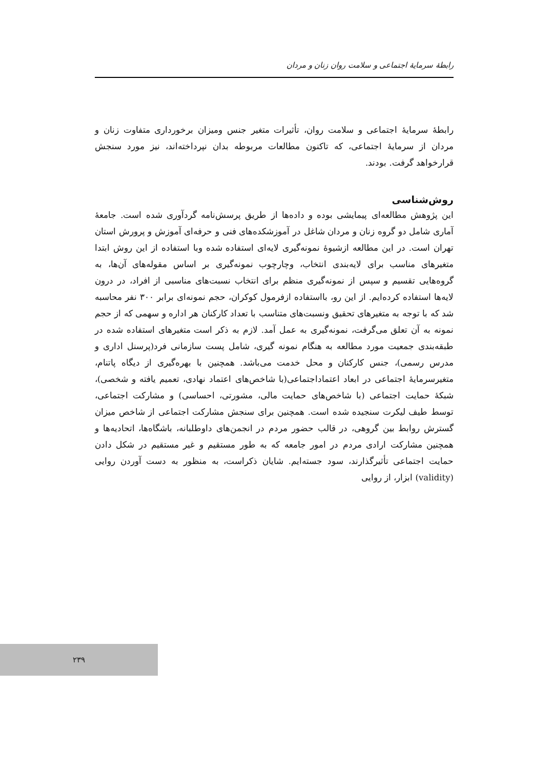رابطهٔ سرمایهٔ اجتماعی و سلامت روان زنان و مردان
رابطهٔ سرمایهٔ اجتماعی و سلامت روان، تأثیرات متغیر جنس ومیزان برخورداری متفاوت زنان و مردان از سرمایهٔ اجتماعی، که تاکنون مطالعات مربوطه بدان نپرداخته‌اند، نیز مورد سنجش قرارخواهد گرفت. بودند.
روش‌شناسی
این پژوهش مطالعه‌ای پیمایشی بوده و داده‌ها از طریق پرسش‌نامه گردآوری شده است. جامعهٔ آماری شامل دو گروه زنان و مردان شاغل در آموزشکده‌های فنی و حرفه‌ای آموزش و پرورش استان تهران است. در این مطالعه ازشیوهٔ نمونه‌گیری لایه‌ای استفاده شده وبا استفاده از این روش ابتدا متغیرهای مناسب برای لایه‌بندی انتخاب، وچارچوب نمونه‌گیری بر اساس مقوله‌های آن‌ها، به گروه‌هایی تقسیم و سپس از نمونه‌گیری منظم برای انتخاب نسبت‌های مناسبی از افراد، در درون لایه‌ها استفاده کرده‌ایم. از این رو، بااستفاده ازفرمول کوکران، حجم نمونه‌ای برابر ۳۰۰ نفر محاسبه شد که با توجه به متغیرهای تحقیق ونسبت‌های متناسب با تعداد کارکنان هر اداره و سهمی که از حجم نمونه به آن تعلق می‌گرفت، نمونه‌گیری به عمل آمد. لازم به ذکر است متغیرهای استفاده شده در طبقه‌بندی جمعیت مورد مطالعه به هنگام نمونه گیری، شامل پست سازمانی فرد(پرسنل اداری و مدرس رسمی)، جنس کارکنان و محل خدمت می‌باشد. همچنین با بهره‌گیری از دیگاه پاتنام، متغیرسرمایهٔ اجتماعی در ابعاد اعتماداجتماعی(با شاخص‌های اعتماد نهادی، تعمیم یافته و شخصی)، شبکهٔ حمایت اجتماعی (با شاخص‌های حمایت مالی، مشورتی، احساسی) و مشارکت اجتماعی، توسط طیف لیکرت سنجیده شده است. همچنین برای سنجش مشارکت اجتماعی از شاخص میزان گسترش روابط بین گروهی، در قالب حضور مردم در انجمن‌های داوطلبانه، باشگاه‌ها، اتحادیه‌ها و همچنین مشارکت ارادی مردم در امور جامعه که به طور مستقیم و غیر مستقیم در شکل دادن حمایت اجتماعی تأثیرگذارند، سود جسته‌ایم. شایان ذکراست، به منظور به دست آوردن روایی (validity) ابزار، از روایی
۲۳۹